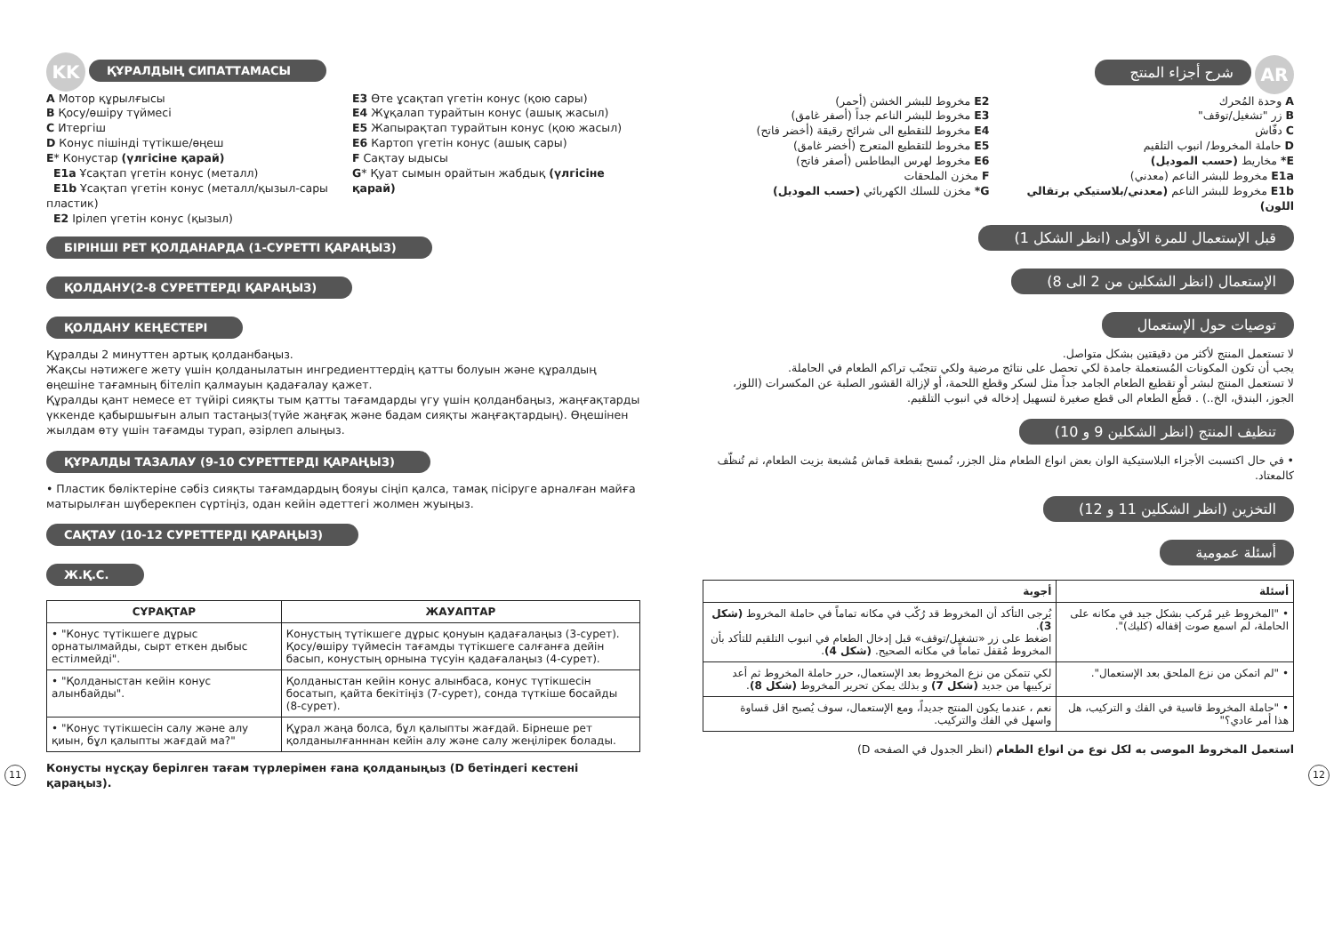KK ҚҰРАЛДЫҢ СИПАТТАМАСЫ
A Мотор құрылғысы
B Қосу/өшіру түймесі
C Итергіш
D Конус пішінді түтікше/өңеш
E* Конустар (үлгісіне қарай)
E1a Ұсақтап үгетін конус (металл)
E1b Ұсақтап үгетін конус (металл/қызыл-сары пластик)
E2 Ірілеп үгетін конус (қызыл)
E3 Өте ұсақтап үгетін конус (қою сары)
E4 Жұқалап турайтын конус (ашық жасыл)
E5 Жапырақтап турайтын конус (қою жасыл)
E6 Картоп үгетін конус (ашық сары)
F Сақтау ыдысы
G* Қуат сымын орайтын жабдық (үлгісіне қарай)
БІРІНШІ РЕТ ҚОЛДАНАРДА (1-СУРЕТТІ ҚАРАҢЫЗ)
ҚОЛДАНУ(2-8 СУРЕТТЕРДІ ҚАРАҢЫЗ)
ҚОЛДАНУ КЕҢЕСТЕРІ
Құралды 2 минуттен артық қолданбаңыз.
Жақсы нәтижеге жету үшін қолданылатын ингредиенттердің қатты болуын және құралдың өңешіне тағамның бітеліп қалмауын қадағалау қажет.
Құралды қант немесе ет түйірі сияқты тым қатты тағамдарды үгу үшін қолданбаңыз, жаңғақтарды үккенде қабыршығын алып тастаңыз(түйе жаңғақ және бадам сияқты жаңғақтардың). Өңешінен жылдам өту үшін тағамды турап, әзірлеп алыңыз.
ҚҰРАЛДЫ ТАЗАЛАУ (9-10 СУРЕТТЕРДІ ҚАРАҢЫЗ)
• Пластик бөліктеріне сәбіз сияқты тағамдардың бояуы сіңіп қалса, тамақ пісіруге арналған майға матырылған шүберекпен сүртіңіз, одан кейін әдеттегі жолмен жуыңыз.
САҚТАУ (10-12 СУРЕТТЕРДІ ҚАРАҢЫЗ)
Ж.Қ.С.
| СҰРАҚТАР | ЖАУАПТАР |
| --- | --- |
| • "Конус түтікшеге дұрыс орнатылмайды, сырт еткен дыбыс естілмейді". | Конустың түтікшеге дұрыс қонуын қадағалаңыз (3-сурет). Қосу/өшіру түймесін тағамды түтікшеге салғанға дейін басып, конустың орнына түсуін қадағалаңыз (4-сурет). |
| • "Қолданыстан кейін конус алынбайды". | Қолданыстан кейін конус алынбаса, конус түтікшесін босатып, қайта бекітіңіз (7-сурет), сонда түткіше босайды (8-сурет). |
| • "Конус түтікшесін салу және алу қиын, бұл қалыпты жағдай ма?" | Құрал жаңа болса, бұл қалыпты жағдай. Бірнеше рет қолданылғанннан кейін алу және салу жеңілірек болады. |
Конусты нұсқау берілген тағам түрлерімен ғана қолданыңыз (D бетіндегі кестені қараңыз).
11
AR شرح أجزاء المنتج
A وحدة المُحرك
B زر "تشغيل/توقف"
C دفّاش
D حاملة المخروط/ انبوب التلقيم
E* مخاريط (حسب الموديل)
E1a مخروط للبشر الناعم (معدني)
E1b مخروط للبشر الناعم (معدني/بلاستيكي برتقالي اللون)
E2 مخروط للبشر الخشن (أحمر)
E3 مخروط للبشر الناعم جداً (أصفر غامق)
E4 مخروط للتقطيع الى شرائح رقيقة (أخضر فاتح)
E5 مخروط للتقطيع المتعرج (أخضر غامق)
E6 مخروط لهرس البطاطس (أصفر فاتح)
F مخزن الملحقات
G* مخزن للسلك الكهربائي (حسب الموديل)
قبل الإستعمال للمرة الأولى (انظر الشكل 1)
الإستعمال (انظر الشكلين من 2 الى 8)
توصيات حول الإستعمال
لا تستعمل المنتج لأكثر من دقيقتين بشكل متواصل.
يجب أن تكون المكونات المُستعملة جامدة لكي تحصل على نتائج مرضية ولكي تتجنّب تراكم الطعام في الحاملة.
لا تستعمل المنتج لبشر أو تقطيع الطعام الجامد جداً مثل لسكر وقطع اللحمة، أو لإزالة القشور الصلبة عن المكسرات (اللوز، الجوز، البندق، الخ..) . قطّع الطعام الى قطع صغيرة لتسهيل إدخاله في انبوب التلقيم.
تنظيف المنتج (انظر الشكلين 9 و 10)
• في حال اكتسبت الأجزاء البلاستيكية الوان بعض انواع الطعام مثل الجزر، تُمسح بقطعة قماش مُشبعة بزيت الطعام، ثم تُنظّف كالمعتاد.
التخزين (انظر الشكلين 11 و 12)
أسئلة عمومية
| أسئلة | أجوبة |
| --- | --- |
| • "المخروط غير مُركب بشكل جيد في مكانه على الحاملة، لم اسمع صوت إقفاله (كليك)". | يُرجى التأكد أن المخروط قد رُكّب في مكانه تماماً في حاملة المخروط (شكل 3) . اضغط على زر «تشغيل/توقف» قبل إدخال الطعام في انبوب التلقيم للتأكد بأن المخروط مُقفل تماماً في مكانه الصحيح. (شكل 4) . |
| • "لم اتمكن من نزع الملحق بعد الإستعمال". | لكي تتمكن من نزع المخروط بعد الإستعمال، حرر حاملة المخروط ثم أعد تركيبها من جديد (شكل 7) و بذلك يمكن تحرير المخروط (شكل 8) . |
| • "حاملة المخروط قاسية في الفك و التركيب، هل هذا أمر عادي؟" | نعم ، عندما يكون المنتج جديداً، ومع الإستعمال، سوف يُصبح اقل قساوة واسهل في الفك والتركيب. |
استعمل المخروط الموصى به لكل نوع من انواع الطعام (انظر الجدول في الصفحه D)
12